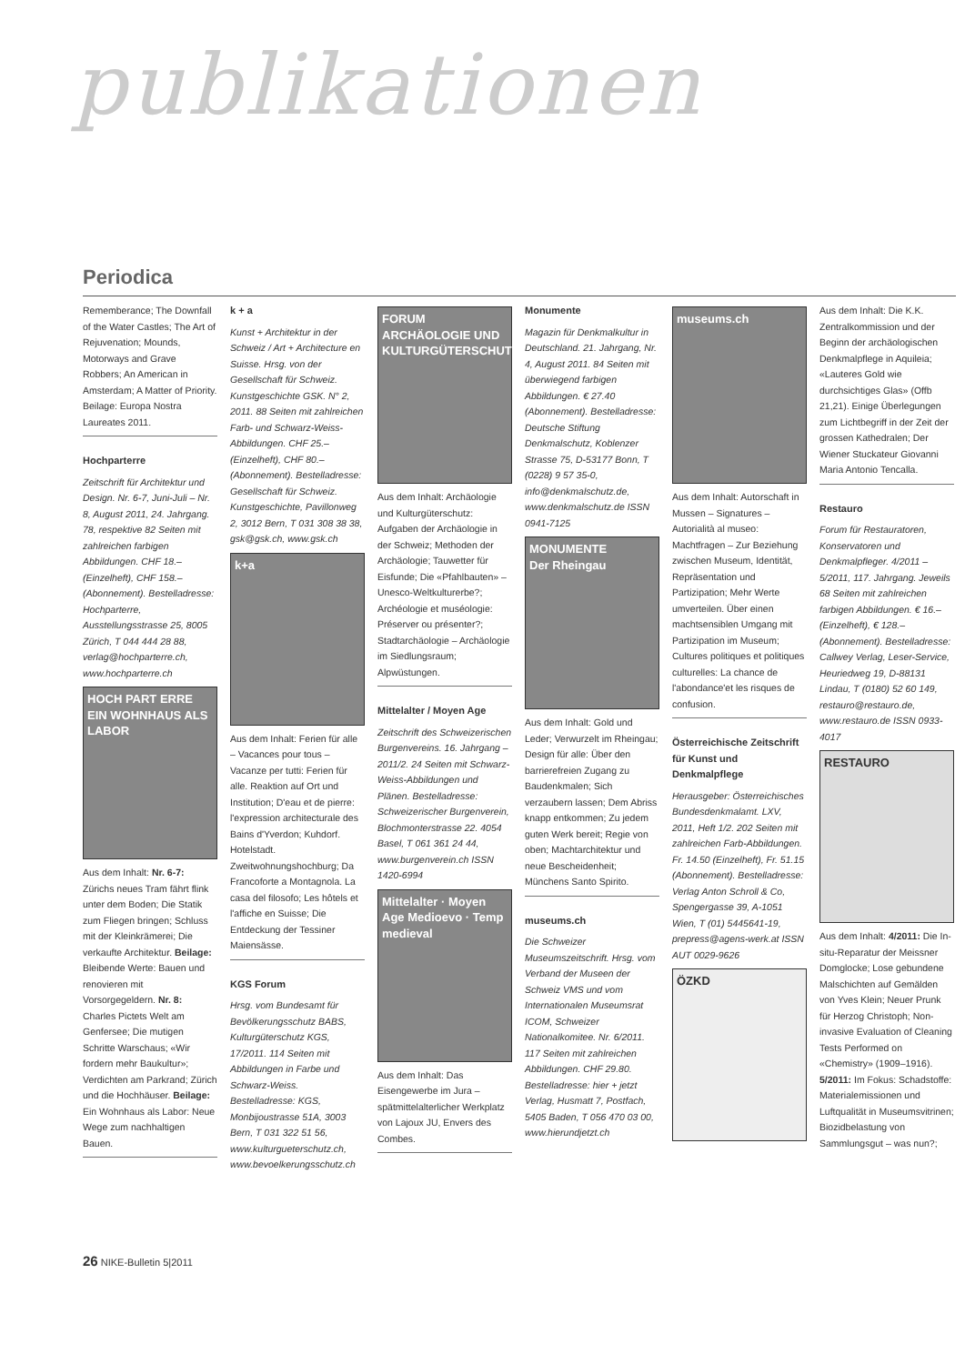publikationen
Periodica
Rememberance; The Downfall of the Water Castles; The Art of Rejuvenation; Mounds, Motorways and Grave Robbers; An American in Amsterdam; A Matter of Priority. Beilage: Europa Nostra Laureates 2011.
Hochparterre
Zeitschrift für Architektur und Design. Nr. 6-7, Juni-Juli – Nr. 8, August 2011, 24. Jahrgang. 78, respektive 82 Seiten mit zahlreichen farbigen Abbildungen. CHF 18.– (Einzelheft), CHF 158.– (Abonnement). Bestelladresse: Hochparterre, Ausstellungsstrasse 25, 8005 Zürich, T 044 444 28 88, verlag@hochparterre.ch, www.hochparterre.ch
HOCH PART ERRE
EIN WOHNHAUS ALS LABOR
Aus dem Inhalt: Nr. 6-7: Zürichs neues Tram fährt flink unter dem Boden; Die Statik zum Fliegen bringen; Schluss mit der Kleinkrämerei; Die verkaufte Architektur. Beilage: Bleibende Werte: Bauen und renovieren mit Vorsorgegeldern. Nr. 8: Charles Pictets Welt am Genfersee; Die mutigen Schritte Warschaus; «Wir fordern mehr Baukultur»; Verdichten am Parkrand; Zürich und die Hochhäuser. Beilage: Ein Wohnhaus als Labor: Neue Wege zum nachhaltigen Bauen.
k + a
Kunst + Architektur in der Schweiz / Art + Architecture en Suisse. Hrsg. von der Gesellschaft für Schweiz. Kunstgeschichte GSK. N° 2, 2011. 88 Seiten mit zahlreichen Farb- und Schwarz-Weiss-Abbildungen. CHF 25.– (Einzelheft), CHF 80.– (Abonnement). Bestelladresse: Gesellschaft für Schweiz. Kunstgeschichte, Pavillonweg 2, 3012 Bern, T 031 308 38 38, gsk@gsk.ch, www.gsk.ch
k+a
Aus dem Inhalt: Ferien für alle – Vacances pour tous – Vacanze per tutti: Ferien für alle. Reaktion auf Ort und Institution; D'eau et de pierre: l'expression architecturale des Bains d'Yverdon; Kuhdorf. Hotelstadt. Zweitwohnungshochburg; Da Francoforte a Montagnola. La casa del filosofo; Les hôtels et l'affiche en Suisse; Die Entdeckung der Tessiner Maiensässe.
KGS Forum
Hrsg. vom Bundesamt für Bevölkerungsschutz BABS, Kulturgüterschutz KGS, 17/2011. 114 Seiten mit Abbildungen in Farbe und Schwarz-Weiss. Bestelladresse: KGS, Monbijoustrasse 51A, 3003 Bern, T 031 322 51 56, www.kulturgueterschutz.ch, www.bevoelkerungsschutz.ch
FORUM
ARCHÄOLOGIE UND KULTURGÜTERSCHUTZ
Aus dem Inhalt: Archäologie und Kulturgüterschutz: Aufgaben der Archäologie in der Schweiz; Methoden der Archäologie; Tauwetter für Eisfunde; Die «Pfahlbauten» – Unesco-Weltkulturerbe?; Archéologie et muséologie: Préserver ou présenter?; Stadtarchäologie – Archäologie im Siedlungsraum; Alpwüstungen.
Mittelalter / Moyen Age
Zeitschrift des Schweizerischen Burgenvereins. 16. Jahrgang – 2011/2. 24 Seiten mit Schwarz-Weiss-Abbildungen und Plänen. Bestelladresse: Schweizerischer Burgenverein, Blochmonterstrasse 22. 4054 Basel, T 061 361 24 44, www.burgenverein.ch ISSN 1420-6994
Mittelalter · Moyen Age Medioevo · Temp medieval
Aus dem Inhalt: Das Eisengewerbe im Jura – spätmittelalterlicher Werkplatz von Lajoux JU, Envers des Combes.
Monumente
Magazin für Denkmalkultur in Deutschland. 21. Jahrgang, Nr. 4, August 2011. 84 Seiten mit überwiegend farbigen Abbildungen. € 27.40 (Abonnement). Bestelladresse: Deutsche Stiftung Denkmalschutz, Koblenzer Strasse 75, D-53177 Bonn, T (0228) 9 57 35-0, info@denkmalschutz.de, www.denkmalschutz.de ISSN 0941-7125
MONUMENTE
Der Rheingau
Aus dem Inhalt: Gold und Leder; Verwurzelt im Rheingau; Design für alle: Über den barrierefreien Zugang zu Baudenkmalen; Sich verzaubern lassen; Dem Abriss knapp entkommen; Zu jedem guten Werk bereit; Regie von oben; Machtarchitektur und neue Bescheidenheit; Münchens Santo Spirito.
museums.ch
Die Schweizer Museumszeitschrift. Hrsg. vom Verband der Museen der Schweiz VMS und vom Internationalen Museumsrat ICOM, Schweizer Nationalkomitee. Nr. 6/2011. 117 Seiten mit zahlreichen Abbildungen. CHF 29.80. Bestelladresse: hier + jetzt Verlag, Husmatt 7, Postfach, 5405 Baden, T 056 470 03 00, www.hierundjetzt.ch
museums.ch
Aus dem Inhalt: Autorschaft in Mussen – Signatures – Autorialità al museo: Machtfragen – Zur Beziehung zwischen Museum, Identität, Repräsentation und Partizipation; Mehr Werte umverteilen. Über einen machtsensiblen Umgang mit Partizipation im Museum; Cultures politiques et politiques culturelles: La chance de l'abondance'et les risques de confusion.
Österreichische Zeitschrift für Kunst und Denkmalpflege
Herausgeber: Österreichisches Bundesdenkmalamt. LXV, 2011, Heft 1/2. 202 Seiten mit zahlreichen Farb-Abbildungen. Fr. 14.50 (Einzelheft), Fr. 51.15 (Abonnement). Bestelladresse: Verlag Anton Schroll & Co, Spengergasse 39, A-1051 Wien, T (01) 5445641-19, prepress@agens-werk.at ISSN AUT 0029-9626
ÖZKD
Aus dem Inhalt: Die K.K. Zentralkommission und der Beginn der archäologischen Denkmalpflege in Aquileia; «Lauteres Gold wie durchsichtiges Glas» (Offb 21,21). Einige Überlegungen zum Lichtbegriff in der Zeit der grossen Kathedralen; Der Wiener Stuckateur Giovanni Maria Antonio Tencalla.
Restauro
Forum für Restauratoren, Konservatoren und Denkmalpfleger. 4/2011 – 5/2011, 117. Jahrgang. Jeweils 68 Seiten mit zahlreichen farbigen Abbildungen. € 16.– (Einzelheft), € 128.– (Abonnement). Bestelladresse: Callwey Verlag, Leser-Service, Heuriedweg 19, D-88131 Lindau, T (0180) 52 60 149, restauro@restauro.de, www.restauro.de ISSN 0933-4017
RESTAURO
Aus dem Inhalt: 4/2011: Die In-situ-Reparatur der Meissner Domglocke; Lose gebundene Malschichten auf Gemälden von Yves Klein; Neuer Prunk für Herzog Christoph; Non-invasive Evaluation of Cleaning Tests Performed on «Chemistry» (1909–1916). 5/2011: Im Fokus: Schadstoffe: Materialemissionen und Luftqualität in Museumsvitrinen; Biozidbelastung von Sammlungsgut – was nun?;
26 NIKE-Bulletin 5|2011